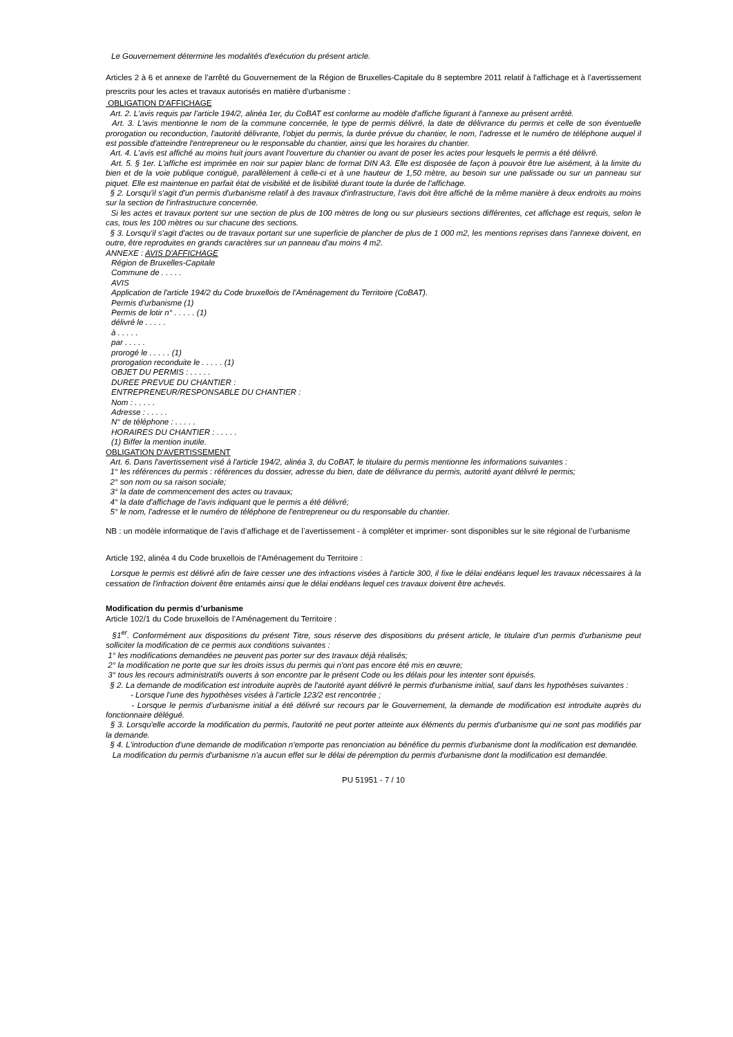Le Gouvernement détermine les modalités d'exécution du présent article.
Articles 2 à 6 et annexe de l’arrêté du Gouvernement de la Région de Bruxelles-Capitale du 8 septembre 2011 relatif à l'affichage et à l’avertissement prescrits pour les actes et travaux autorisés en matière d'urbanisme :
OBLIGATION D'AFFICHAGE
Art. 2. L'avis requis par l'article 194/2, alinéa 1er, du CoBAT est conforme au modèle d'affiche figurant à l'annexe au présent arrêté.
Art. 3. L'avis mentionne le nom de la commune concernée, le type de permis délivré, la date de délivrance du permis et celle de son éventuelle prorogation ou reconduction, l'autorité délivrante, l'objet du permis, la durée prévue du chantier, le nom, l'adresse et le numéro de téléphone auquel il est possible d'atteindre l'entrepreneur ou le responsable du chantier, ainsi que les horaires du chantier.
Art. 4. L'avis est affiché au moins huit jours avant l'ouverture du chantier ou avant de poser les actes pour lesquels le permis a été délivré.
Art. 5. § 1er. L'affiche est imprimée en noir sur papier blanc de format DIN A3. Elle est disposée de façon à pouvoir être lue aisément, à la limite du bien et de la voie publique contiguë, parallèlement à celle-ci et à une hauteur de 1,50 mètre, au besoin sur une palissade ou sur un panneau sur piquet. Elle est maintenue en parfait état de visibilité et de lisibilité durant toute la durée de l'affichage.
§ 2. Lorsqu'il s'agit d'un permis d'urbanisme relatif à des travaux d'infrastructure, l'avis doit être affiché de la même manière à deux endroits au moins sur la section de l'infrastructure concernée.
Si les actes et travaux portent sur une section de plus de 100 mètres de long ou sur plusieurs sections différentes, cet affichage est requis, selon le cas, tous les 100 mètres ou sur chacune des sections.
§ 3. Lorsqu'il s'agit d'actes ou de travaux portant sur une superficie de plancher de plus de 1 000 m2, les mentions reprises dans l'annexe doivent, en outre, être reproduites en grands caractères sur un panneau d'au moins 4 m2.
ANNEXE : AVIS D'AFFICHAGE
Région de Bruxelles-Capitale
Commune de . . . . .
AVIS
Application de l'article 194/2 du Code bruxellois de l'Aménagement du Territoire (CoBAT).
Permis d'urbanisme (1)
Permis de lotir n° . . . . . (1)
délivré le . . . . .
à . . . . .
par . . . . .
prorogé le . . . . . (1)
prorogation reconduite le . . . . . (1)
OBJET DU PERMIS : . . . . .
DUREE PREVUE DU CHANTIER :
ENTREPRENEUR/RESPONSABLE DU CHANTIER :
Nom : . . . . .
Adresse : . . . . .
N° de téléphone : . . . . .
HORAIRES DU CHANTIER : . . . . .
(1) Biffer la mention inutile.
OBLIGATION D'AVERTISSEMENT
Art. 6. Dans l'avertissement visé à l'article 194/2, alinéa 3, du CoBAT, le titulaire du permis mentionne les informations suivantes :
1° les références du permis : références du dossier, adresse du bien, date de délivrance du permis, autorité ayant délivré le permis;
2° son nom ou sa raison sociale;
3° la date de commencement des actes ou travaux;
4° la date d'affichage de l'avis indiquant que le permis a été délivré;
5° le nom, l'adresse et le numéro de téléphone de l'entrepreneur ou du responsable du chantier.
NB : un modèle informatique de l’avis d’affichage et de l’avertissement - à compléter et imprimer- sont disponibles sur le site régional de l’urbanisme
Article 192, alinéa 4 du Code bruxellois de l’Aménagement du Territoire :
Lorsque le permis est délivré afin de faire cesser une des infractions visées à l'article 300, il fixe le délai endéans lequel les travaux nécessaires à la cessation de l'infraction doivent être entamés ainsi que le délai endéans lequel ces travaux doivent être achevés.
Modification du permis d’urbanisme
Article 102/1 du Code bruxellois de l’Aménagement du Territoire :
§1<sup>er</sup>. Conformément aux dispositions du présent Titre, sous réserve des dispositions du présent article, le titulaire d'un permis d'urbanisme peut solliciter la modification de ce permis aux conditions suivantes :
1° les modifications demandées ne peuvent pas porter sur des travaux déjà réalisés;
2° la modification ne porte que sur les droits issus du permis qui n'ont pas encore été mis en œuvre;
3° tous les recours administratifs ouverts à son encontre par le présent Code ou les délais pour les intenter sont épuisés.
§ 2. La demande de modification est introduite auprès de l'autorité ayant délivré le permis d'urbanisme initial, sauf dans les hypothèses suivantes :
- Lorsque l’une des hypothèses visées à l’article 123/2 est rencontrée ;
- Lorsque le permis d’urbanisme initial a été délivré sur recours par le Gouvernement, la demande de modification est introduite auprès du fonctionnaire délégué.
§ 3. Lorsqu'elle accorde la modification du permis, l'autorité ne peut porter atteinte aux éléments du permis d'urbanisme qui ne sont pas modifiés par la demande.
§ 4. L'introduction d'une demande de modification n'emporte pas renonciation au bénéfice du permis d'urbanisme dont la modification est demandée.
La modification du permis d'urbanisme n'a aucun effet sur le délai de péremption du permis d'urbanisme dont la modification est demandée.
PU 51951 - 7 / 10